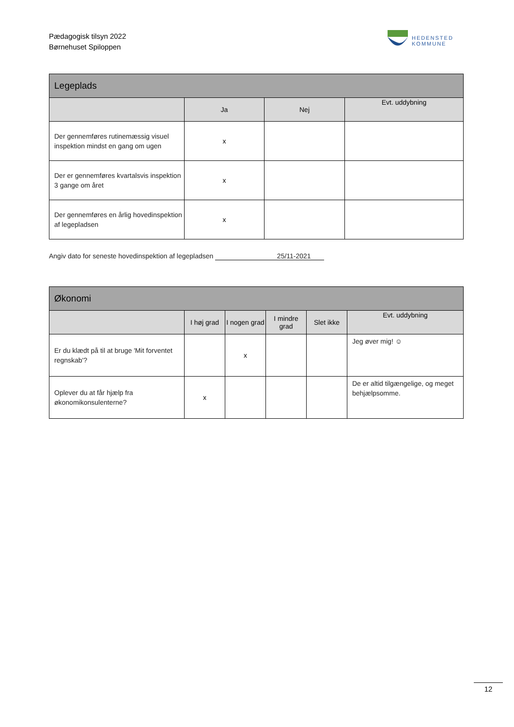Pædagogisk tilsyn 2022
Børnehuset Spiloppen
HEDENSTED
KOMMUNE
| Legeplads | | | |
| --- | --- | --- | --- |
| | Ja | Nej | Evt. uddybning |
| Der gennemføres rutinemæssig visuel inspektion mindst en gang om ugen | x | | |
| Der er gennemføres kvartalsvis inspektion 3 gange om året | x | | |
| Der gennemføres en årlig hovedinspektion af legepladsen | x | | |
Angiv dato for seneste hovedinspektion af legepladsen 25/11-2021
| Økonomi | | | | | |
| --- | --- | --- | --- | --- | --- |
| | I høj grad | I nogen grad | I mindre grad | Slet ikke | Evt. uddybning |
| Er du klædt på til at bruge 'Mit forventet regnskab'? | | x | | | Jeg øver mig! ☺ |
| Oplever du at får hjælp fra økonomikonsulenterne? | x | | | | De er altid tilgængelige, og meget behjælpsomme. |
12